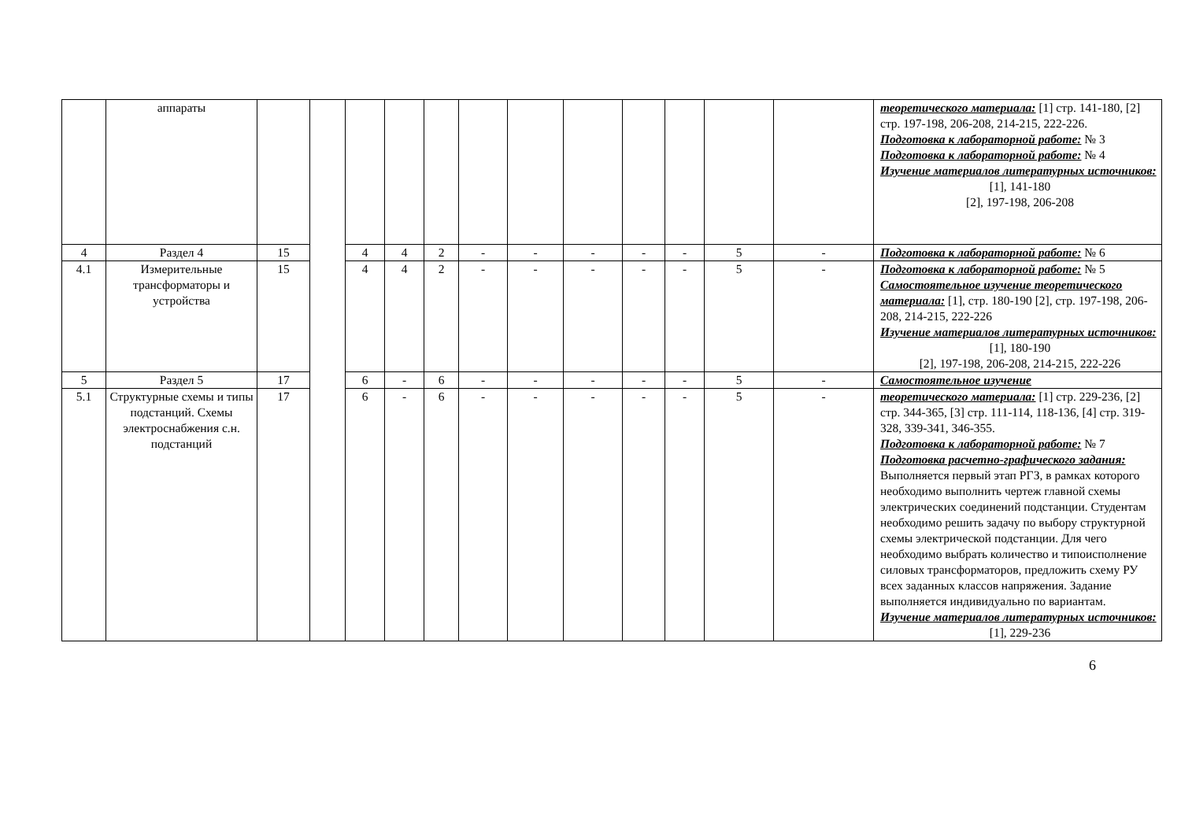| | аппараты | | | | | | | | | | | | | теоретического материала: [1] стр. 141-180, [2] стр. 197-198, 206-208, 214-215, 222-226. Подготовка к лабораторной работе: № 3 Подготовка к лабораторной работе: № 4 Изучение материалов литературных источников: [1], 141-180 [2], 197-198, 206-208 |
| 4 | Раздел 4 | 15 | | 4 | 4 | 2 | - | - | - | - | - | 5 | - | Подготовка к лабораторной работе: № 6 |
| 4.1 | Измерительные трансформаторы и устройства | 15 | | 4 | 4 | 2 | - | - | - | - | - | 5 | - | Подготовка к лабораторной работе: № 5 Самостоятельное изучение теоретического материала: [1], стр. 180-190 [2], стр. 197-198, 206-208, 214-215, 222-226 Изучение материалов литературных источников: [1], 180-190 [2], 197-198, 206-208, 214-215, 222-226 |
| 5 | Раздел 5 | 17 | | 6 | - | 6 | - | - | - | - | - | 5 | - | Самостоятельное изучение |
| 5.1 | Структурные схемы и типы подстанций. Схемы электроснабжения с.н. подстанций | 17 | | 6 | - | 6 | - | - | - | - | - | 5 | - | теоретического материала: [1] стр. 229-236, [2] стр. 344-365, [3] стр. 111-114, 118-136, [4] стр. 319-328, 339-341, 346-355. Подготовка к лабораторной работе: № 7 Подготовка расчетно-графического задания: Выполняется первый этап РГЗ, в рамках которого необходимо выполнить чертеж главной схемы электрических соединений подстанции. Студентам необходимо решить задачу по выбору структурной схемы электрической подстанции. Для чего необходимо выбрать количество и типоисполнение силовых трансформаторов, предложить схему РУ всех заданных классов напряжения. Задание выполняется индивидуально по вариантам. Изучение материалов литературных источников: [1], 229-236 |
6